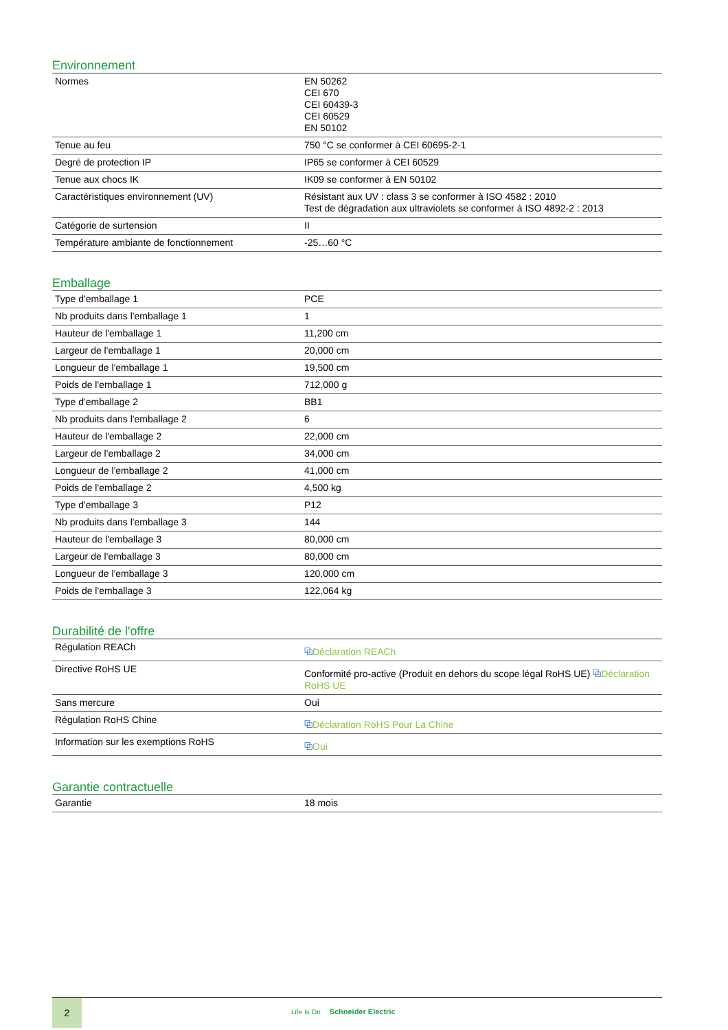Environnement
| Normes | EN 50262 CEI 670 CEI 60439-3 CEI 60529 EN 50102 |
| Tenue au feu | 750 °C se conformer à CEI 60695-2-1 |
| Degré de protection IP | IP65 se conformer à CEI 60529 |
| Tenue aux chocs IK | IK09 se conformer à EN 50102 |
| Caractéristiques environnement (UV) | Résistant aux UV : class 3 se conformer à ISO 4582 : 2010 Test de dégradation aux ultraviolets se conformer à ISO 4892-2 : 2013 |
| Catégorie de surtension | II |
| Température ambiante de fonctionnement | -25…60 °C |
Emballage
| Type d'emballage 1 | PCE |
| Nb produits dans l'emballage 1 | 1 |
| Hauteur de l'emballage 1 | 11,200 cm |
| Largeur de l'emballage 1 | 20,000 cm |
| Longueur de l'emballage 1 | 19,500 cm |
| Poids de l'emballage 1 | 712,000 g |
| Type d'emballage 2 | BB1 |
| Nb produits dans l'emballage 2 | 6 |
| Hauteur de l'emballage 2 | 22,000 cm |
| Largeur de l'emballage 2 | 34,000 cm |
| Longueur de l'emballage 2 | 41,000 cm |
| Poids de l'emballage 2 | 4,500 kg |
| Type d'emballage 3 | P12 |
| Nb produits dans l'emballage 3 | 144 |
| Hauteur de l'emballage 3 | 80,000 cm |
| Largeur de l'emballage 3 | 80,000 cm |
| Longueur de l'emballage 3 | 120,000 cm |
| Poids de l'emballage 3 | 122,064 kg |
Durabilité de l'offre
| Régulation REACh | ⧉ Déclaration REACh |
| Directive RoHS UE | Conformité pro-active (Produit en dehors du scope légal RoHS UE) ⧉ Déclaration RoHS UE |
| Sans mercure | Oui |
| Régulation RoHS Chine | ⧉ Déclaration RoHS Pour La Chine |
| Information sur les exemptions RoHS | ⧉ Oui |
Garantie contractuelle
| Garantie | 18 mois |
2
Life Is On Schneider Electric